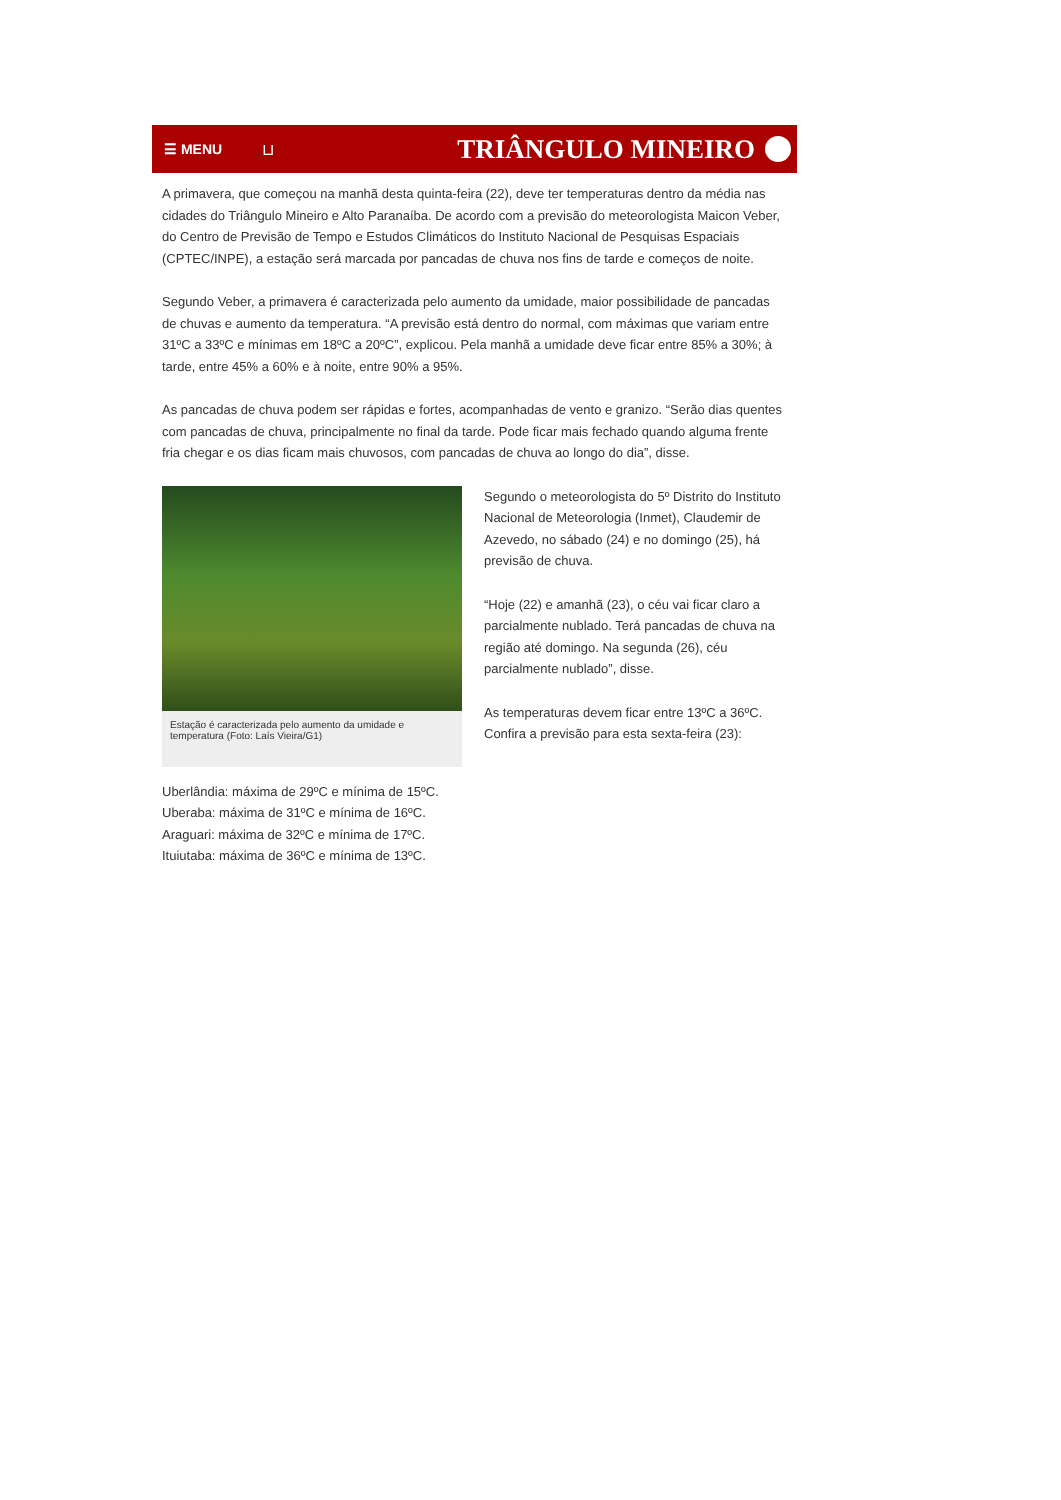☰ MENU ⊔ TRIÂNGULO MINEIRO
A primavera, que começou na manhã desta quinta-feira (22), deve ter temperaturas dentro da média nas cidades do Triângulo Mineiro e Alto Paranaíba. De acordo com a previsão do meteorologista Maicon Veber, do Centro de Previsão de Tempo e Estudos Climáticos do Instituto Nacional de Pesquisas Espaciais (CPTEC/INPE), a estação será marcada por pancadas de chuva nos fins de tarde e começos de noite.
Segundo Veber, a primavera é caracterizada pelo aumento da umidade, maior possibilidade de pancadas de chuvas e aumento da temperatura. “A previsão está dentro do normal, com máximas que variam entre 31ºC a 33ºC e mínimas em 18ºC a 20ºC”, explicou. Pela manhã a umidade deve ficar entre 85% a 30%; à tarde, entre 45% a 60% e à noite, entre 90% a 95%.
As pancadas de chuva podem ser rápidas e fortes, acompanhadas de vento e granizo. “Serão dias quentes com pancadas de chuva, principalmente no final da tarde. Pode ficar mais fechado quando alguma frente fria chegar e os dias ficam mais chuvosos, com pancadas de chuva ao longo do dia”, disse.
Estação é caracterizada pelo aumento da umidade e temperatura (Foto: Laís Vieira/G1)
Segundo o meteorologista do 5º Distrito do Instituto Nacional de Meteorologia (Inmet), Claudemir de Azevedo, no sábado (24) e no domingo (25), há previsão de chuva.
“Hoje (22) e amanhã (23), o céu vai ficar claro a parcialmente nublado. Terá pancadas de chuva na região até domingo. Na segunda (26), céu parcialmente nublado”, disse.
As temperaturas devem ficar entre 13ºC a 36ºC. Confira a previsão para esta sexta-feira (23):
Uberlândia: máxima de 29ºC e mínima de 15ºC.
Uberaba: máxima de 31ºC e mínima de 16ºC.
Araguari: máxima de 32ºC e mínima de 17ºC.
Ituiutaba: máxima de 36ºC e mínima de 13ºC.